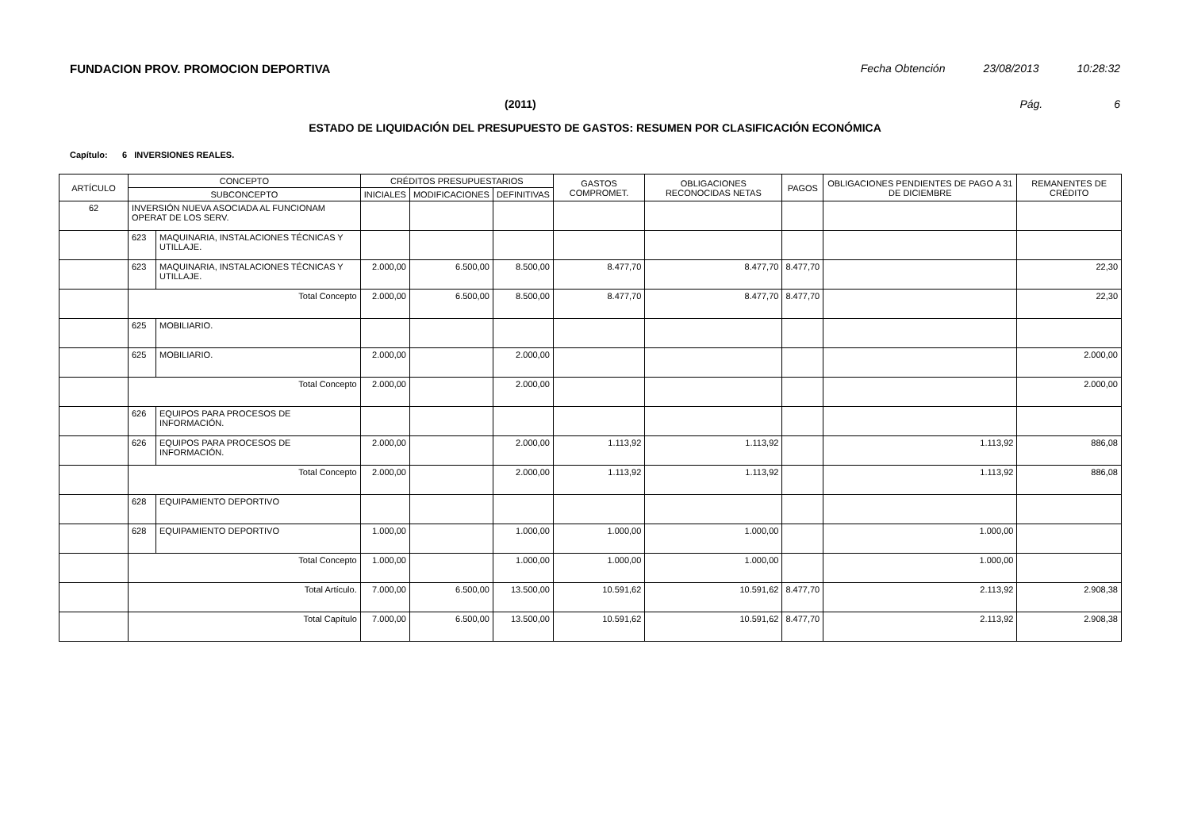FUNDACION PROV. PROMOCION DEPORTIVA Fecha Obtención 23/08/2013 10:28:32
(2011) Pág. 6
ESTADO DE LIQUIDACIÓN DEL PRESUPUESTO DE GASTOS: RESUMEN POR CLASIFICACIÓN ECONÓMICA
Capítulo: 6 INVERSIONES REALES.
| ARTÍCULO | CONCEPTO | | CRÉDITOS PRESUPUESTARIOS | | | GASTOS COMPROMET. | OBLIGACIONES RECONOCIDAS NETAS | PAGOS | OBLIGACIONES PENDIENTES DE PAGO A 31 DE DICIEMBRE | REMANENTES DE CRÉDITO |
| --- | --- | --- | --- | --- | --- | --- | --- | --- | --- | --- |
| | SUBCONCEPTO | | INICIALES | MODIFICACIONES | DEFINITIVAS | | | | | |
| 62 | INVERSIÓN NUEVA ASOCIADA AL FUNCIONAM OPERAT DE LOS SERV. | | | | | | | | | |
| | 623 | MAQUINARIA, INSTALACIONES TÉCNICAS Y UTILLAJE. | | | | | | | | |
| | 623 | MAQUINARIA, INSTALACIONES TÉCNICAS Y UTILLAJE. | 2.000,00 | 6.500,00 | 8.500,00 | 8.477,70 | 8.477,70 | 8.477,70 | | 22,30 |
| | Total Concepto | | 2.000,00 | 6.500,00 | 8.500,00 | 8.477,70 | 8.477,70 | 8.477,70 | | 22,30 |
| | 625 | MOBILIARIO. | | | | | | | | |
| | 625 | MOBILIARIO. | 2.000,00 | | 2.000,00 | | | | | 2.000,00 |
| | Total Concepto | | 2.000,00 | | 2.000,00 | | | | | 2.000,00 |
| | 626 | EQUIPOS PARA PROCESOS DE INFORMACIÓN. | | | | | | | | |
| | 626 | EQUIPOS PARA PROCESOS DE INFORMACIÓN. | 2.000,00 | | 2.000,00 | 1.113,92 | 1.113,92 | | 1.113,92 | 886,08 |
| | Total Concepto | | 2.000,00 | | 2.000,00 | 1.113,92 | 1.113,92 | | 1.113,92 | 886,08 |
| | 628 | EQUIPAMIENTO DEPORTIVO | | | | | | | | |
| | 628 | EQUIPAMIENTO DEPORTIVO | 1.000,00 | | 1.000,00 | 1.000,00 | 1.000,00 | | 1.000,00 | |
| | Total Concepto | | 1.000,00 | | 1.000,00 | 1.000,00 | 1.000,00 | | 1.000,00 | |
| | Total Artículo. | | 7.000,00 | 6.500,00 | 13.500,00 | 10.591,62 | 10.591,62 | 8.477,70 | 2.113,92 | 2.908,38 |
| | Total Capítulo | | 7.000,00 | 6.500,00 | 13.500,00 | 10.591,62 | 10.591,62 | 8.477,70 | 2.113,92 | 2.908,38 |